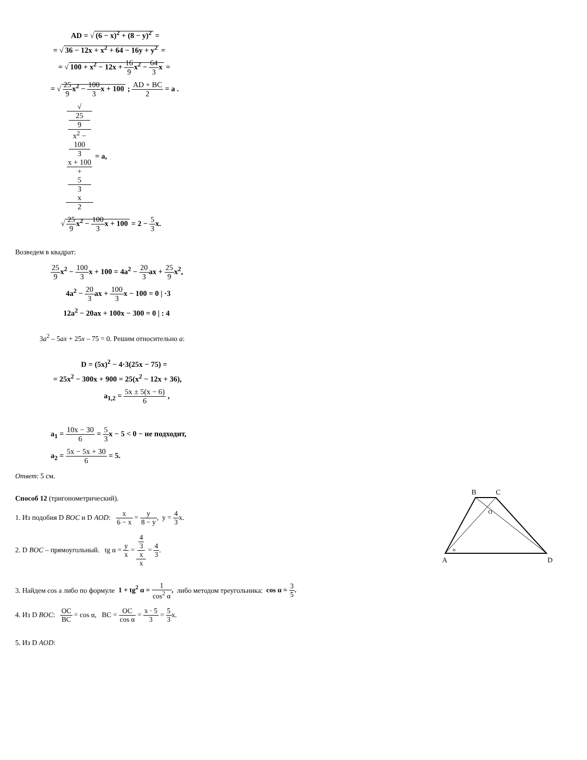AD = √ (6 − x)<sup>2</sup> + (8 − y)<sup>2</sup> =
= √ 36 − 12x + x<sup>2</sup> + 64 − 16y + y<sup>2</sup> =
= √ 100 + x<sup>2</sup> − 12x + 16 9x<sup>2</sup> − 64 3x =
= √ 25 9x<sup>2</sup> − 100 3x + 100 ; AD + BC 2 = a .
√
25
9
x<sup>2</sup> −
100
3
x + 100
+
5
3
x 2 = a,
√ 25 9x<sup>2</sup> − 100 3x + 100 = 2 − 5 3x.
Возведем в квадрат:
25 9x<sup>2</sup> − 100 3x + 100 = 4a<sup>2</sup> − 20 3ax + 25 9x<sup>2</sup>,
4a<sup>2</sup> − 20 3ax + 100 3x − 100 = 0 | ·3
12a<sup>2</sup> − 20ax + 100x − 300 = 0 | : 4
3a<sup>2</sup> – 5ax + 25x – 75 = 0. Решим относительно a:
D = (5x)<sup>2</sup> − 4·3(25x − 75) =
= 25x<sup>2</sup> − 300x + 900 = 25(x<sup>2</sup> − 12x + 36),
a<sub>1,2</sub> = 5x ± 5(x − 6) 6 ,
a<sub>1</sub> = 10x − 30 6 = 5 3x − 5 < 0 − не подходит,
a<sub>2</sub> = 5x − 5x + 30 6 = 5.
Ответ: 5 см.
Способ 12 (тригонометрический).
1. Из подобия D BOC и D AOD: x 6 − x = y 8 − y, y = 4 3x.
2. D BOC – прямоугольный. tg α = y x = 4
3
x x = 4 3.
B
C
O
α
A
D
3. Найдем cos a либо по формуле 1 + tg<sup>2</sup> α = 1 cos<sup>2</sup> α, либо методом треугольника: cos α = 3 5.
4. Из D BOC: OC BC = cos α, BC = OC cos α = x · 5 3 = 5 3x.
5. Из D AOD: